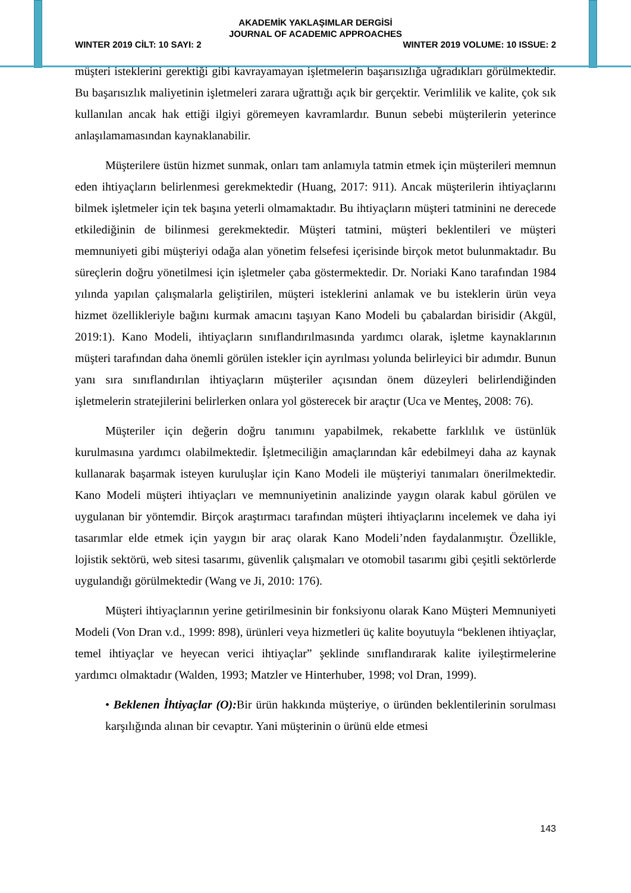AKADEMİK YAKLAŞIMLAR DERGİSİ
JOURNAL OF ACADEMIC APPROACHES
WINTER 2019 CİLT: 10 SAYI: 2 WINTER 2019 VOLUME: 10 ISSUE: 2
müşteri isteklerini gerektiği gibi kavrayamayan işletmelerin başarısızlığa uğradıkları görülmektedir. Bu başarısızlık maliyetinin işletmeleri zarara uğrattığı açık bir gerçektir. Verimlilik ve kalite, çok sık kullanılan ancak hak ettiği ilgiyi göremeyen kavramlardır. Bunun sebebi müşterilerin yeterince anlaşılamamasından kaynaklanabilir.
Müşterilere üstün hizmet sunmak, onları tam anlamıyla tatmin etmek için müşterileri memnun eden ihtiyaçların belirlenmesi gerekmektedir (Huang, 2017: 911). Ancak müşterilerin ihtiyaçlarını bilmek işletmeler için tek başına yeterli olmamaktadır. Bu ihtiyaçların müşteri tatminini ne derecede etkilediğinin de bilinmesi gerekmektedir. Müşteri tatmini, müşteri beklentileri ve müşteri memnuniyeti gibi müşteriyi odağa alan yönetim felsefesi içerisinde birçok metot bulunmaktadır. Bu süreçlerin doğru yönetilmesi için işletmeler çaba göstermektedir. Dr. Noriaki Kano tarafından 1984 yılında yapılan çalışmalarla geliştirilen, müşteri isteklerini anlamak ve bu isteklerin ürün veya hizmet özellikleriyle bağını kurmak amacını taşıyan Kano Modeli bu çabalardan birisidir (Akgül, 2019:1). Kano Modeli, ihtiyaçların sınıflandırılmasında yardımcı olarak, işletme kaynaklarının müşteri tarafından daha önemli görülen istekler için ayrılması yolunda belirleyici bir adımdır. Bunun yanı sıra sınıflandırılan ihtiyaçların müşteriler açısından önem düzeyleri belirlendiğinden işletmelerin stratejilerini belirlerken onlara yol gösterecek bir araçtır (Uca ve Menteş, 2008: 76).
Müşteriler için değerin doğru tanımını yapabilmek, rekabette farklılık ve üstünlük kurulmasına yardımcı olabilmektedir. İşletmeciliğin amaçlarından kâr edebilmeyi daha az kaynak kullanarak başarmak isteyen kuruluşlar için Kano Modeli ile müşteriyi tanımaları önerilmektedir. Kano Modeli müşteri ihtiyaçları ve memnuniyetinin analizinde yaygın olarak kabul görülen ve uygulanan bir yöntemdir. Birçok araştırmacı tarafından müşteri ihtiyaçlarını incelemek ve daha iyi tasarımlar elde etmek için yaygın bir araç olarak Kano Modeli’nden faydalanmıştır. Özellikle, lojistik sektörü, web sitesi tasarımı, güvenlik çalışmaları ve otomobil tasarımı gibi çeşitli sektörlerde uygulandığı görülmektedir (Wang ve Ji, 2010: 176).
Müşteri ihtiyaçlarının yerine getirilmesinin bir fonksiyonu olarak Kano Müşteri Memnuniyeti Modeli (Von Dran v.d., 1999: 898), ürünleri veya hizmetleri üç kalite boyutuyla “beklenen ihtiyaçlar, temel ihtiyaçlar ve heyecan verici ihtiyaçlar” şeklinde sınıflandırarak kalite iyileştirmelerine yardımcı olmaktadır (Walden, 1993; Matzler ve Hinterhuber, 1998; vol Dran, 1999).
• Beklenen İhtiyaçlar (O): Bir ürün hakkında müşteriye, o üründen beklentilerinin sorulması karşılığında alınan bir cevaptır. Yani müşterinin o ürünü elde etmesi
143